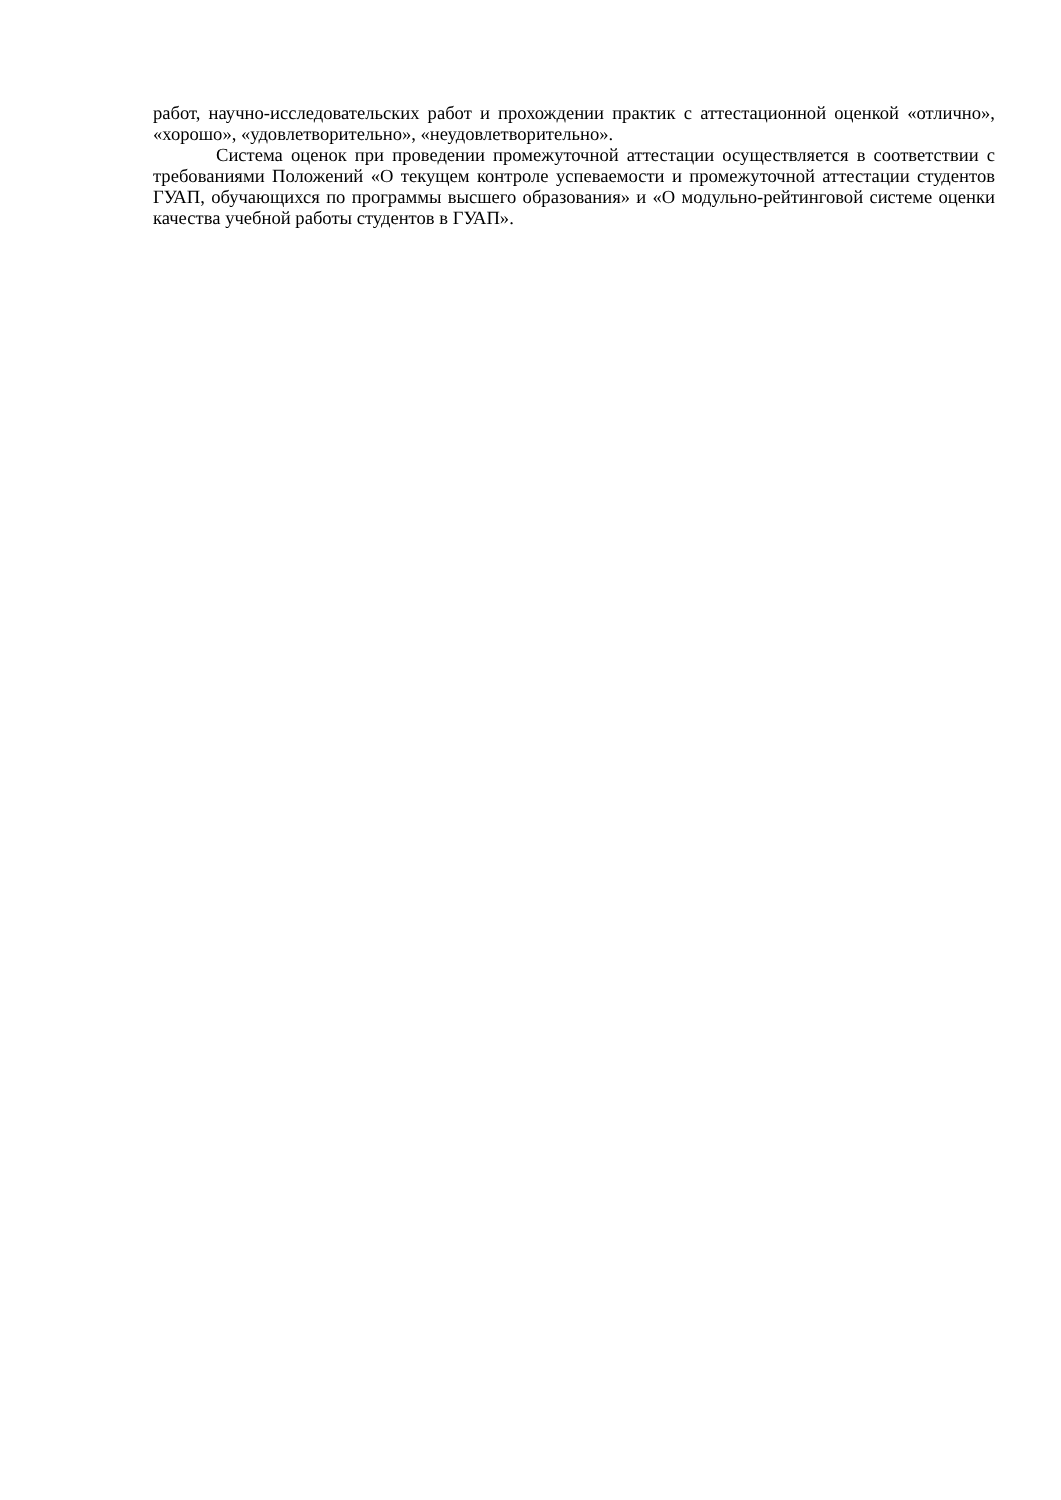работ, научно-исследовательских работ и прохождении практик с аттестационной оценкой «отлично», «хорошо», «удовлетворительно», «неудовлетворительно».
Система оценок при проведении промежуточной аттестации осуществляется в соответствии с требованиями Положений «О текущем контроле успеваемости и промежуточной аттестации студентов ГУАП, обучающихся по программы высшего образования» и «О модульно-рейтинговой системе оценки качества учебной работы студентов в ГУАП».